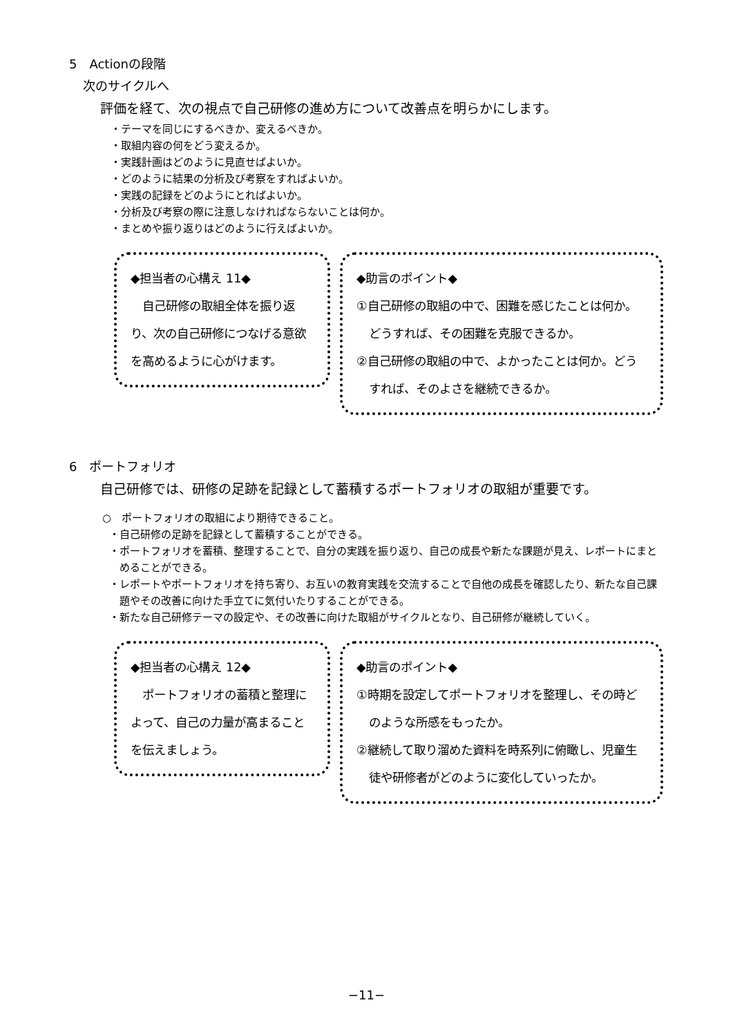5　Actionの段階
次のサイクルへ
評価を経て、次の視点で自己研修の進め方について改善点を明らかにします。
・テーマを同じにするべきか、変えるべきか。
・取組内容の何をどう変えるか。
・実践計画はどのように見直せばよいか。
・どのように結果の分析及び考察をすればよいか。
・実践の記録をどのようにとればよいか。
・分析及び考察の際に注意しなければならないことは何か。
・まとめや振り返りはどのように行えばよいか。
◆担当者の心構え 11◆
　自己研修の取組全体を振り返り、次の自己研修につなげる意欲を高めるように心がけます。
◆助言のポイント◆
①自己研修の取組の中で、困難を感じたことは何か。どうすれば、その困難を克服できるか。
②自己研修の取組の中で、よかったことは何か。どうすれば、そのよさを継続できるか。
6　ポートフォリオ
自己研修では、研修の足跡を記録として蓄積するポートフォリオの取組が重要です。
○　ポートフォリオの取組により期待できること。
・自己研修の足跡を記録として蓄積することができる。
・ポートフォリオを蓄積、整理することで、自分の実践を振り返り、自己の成長や新たな課題が見え、レポートにまとめることができる。
・レポートやポートフォリオを持ち寄り、お互いの教育実践を交流することで自他の成長を確認したり、新たな自己課題やその改善に向けた手立てに気付いたりすることができる。
・新たな自己研修テーマの設定や、その改善に向けた取組がサイクルとなり、自己研修が継続していく。
◆担当者の心構え 12◆
　ポートフォリオの蓄積と整理によって、自己の力量が高まることを伝えましょう。
◆助言のポイント◆
①時期を設定してポートフォリオを整理し、その時どのような所感をもったか。
②継続して取り溜めた資料を時系列に俯瞰し、児童生徒や研修者がどのように変化していったか。
−11−